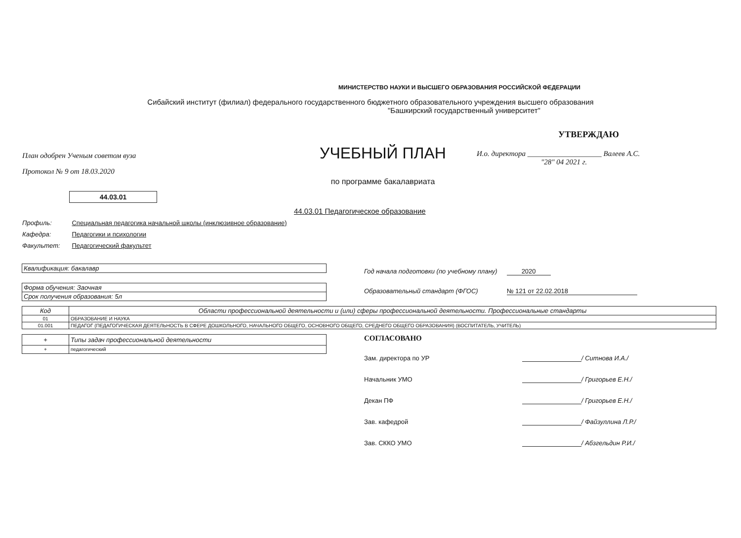МИНИСТЕРСТВО НАУКИ И ВЫСШЕГО ОБРАЗОВАНИЯ РОССИЙСКОЙ ФЕДЕРАЦИИ
Сибайский институт (филиал) федерального государственного бюджетного образовательного учреждения высшего образования
"Башкирский государственный университет"
План одобрен Ученым советом вуза
Протокол № 9 от 18.03.2020
УЧЕБНЫЙ ПЛАН
по программе бакалавриата
УТВЕРЖДАЮ
И.о. директора ____________________ Валеев А.С.
"28" 04 2021 г.
44.03.01
44.03.01 Педагогическое образование
Профиль: Специальная педагогика начальной школы (инклюзивное образование)
Кафедра: Педагогики и психологии
Факультет: Педагогический факультет
| Квалификация: бакалавр |
| Форма обучения: Заочная |
| Срок получения образования: 5л |
Год начала подготовки (по учебному плану) 2020
Образовательный стандарт (ФГОС) № 121 от 22.02.2018
| Код | Области профессиональной деятельности и (или) сферы профессиональной деятельности. Профессиональные стандарты |
| --- | --- |
| 01 | ОБРАЗОВАНИЕ И НАУКА |
| 01.001 | ПЕДАГОГ (ПЕДАГОГИЧЕСКАЯ ДЕЯТЕЛЬНОСТЬ В СФЕРЕ ДОШКОЛЬНОГО, НАЧАЛЬНОГО ОБЩЕГО, ОСНОВНОГО ОБЩЕГО, СРЕДНЕГО ОБЩЕГО ОБРАЗОВАНИЯ) (ВОСПИТАТЕЛЬ, УЧИТЕЛЬ) |
| + | Типы задач профессиональной деятельности |
| + | педагогический |
СОГЛАСОВАНО
Зам. директора по УР / Ситнова И.А./
Начальник УМО / Григорьев Е.Н./
Декан ПФ / Григорьев Е.Н./
Зав. кафедрой / Файзуллина Л.Р./
Зав. СККО УМО / Абзгельдин Р.И./